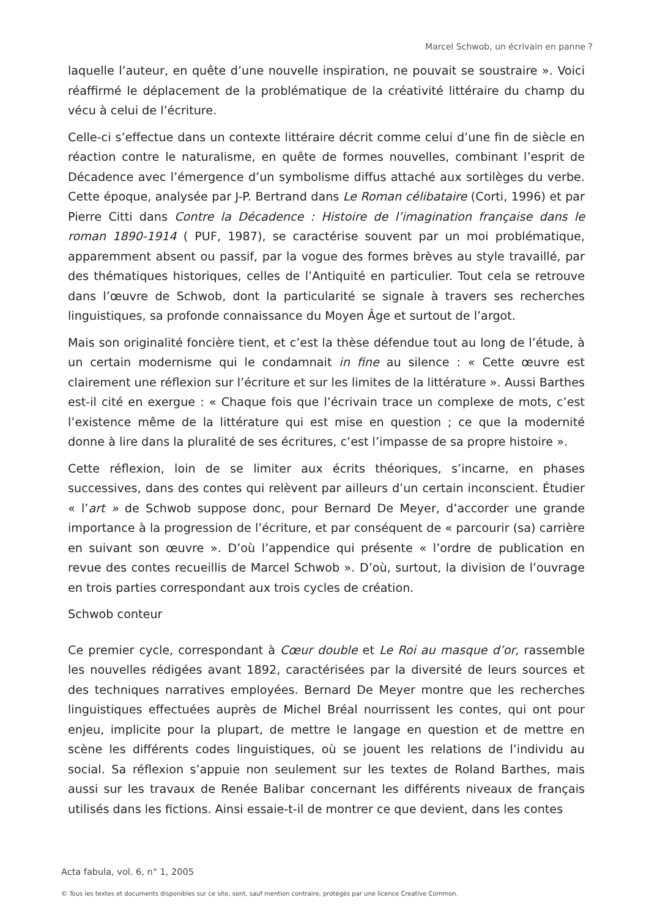Marcel Schwob, un écrivain en panne ?
laquelle l’auteur, en quête d’une nouvelle inspiration, ne pouvait se soustraire ». Voici réaffirmé le déplacement de la problématique de la créativité littéraire du champ du vécu à celui de l’écriture.
Celle-ci s’effectue dans un contexte littéraire décrit comme celui d’une fin de siècle en réaction contre le naturalisme, en quête de formes nouvelles, combinant l’esprit de Décadence avec l’émergence d’un symbolisme diffus attaché aux sortilèges du verbe. Cette époque, analysée par J-P. Bertrand dans Le Roman célibataire (Corti, 1996) et par Pierre Citti dans Contre la Décadence : Histoire de l’imagination française dans le roman 1890-1914 ( PUF, 1987), se caractérise souvent par un moi problématique, apparemment absent ou passif, par la vogue des formes brèves au style travaillé, par des thématiques historiques, celles de l’Antiquité en particulier. Tout cela se retrouve dans l’œuvre de Schwob, dont la particularité se signale à travers ses recherches linguistiques, sa profonde connaissance du Moyen Âge et surtout de l’argot.
Mais son originalité foncière tient, et c’est la thèse défendue tout au long de l’étude, à un certain modernisme qui le condamnait in fine au silence : « Cette œuvre est clairement une réflexion sur l’écriture et sur les limites de la littérature ». Aussi Barthes est-il cité en exergue : « Chaque fois que l’écrivain trace un complexe de mots, c’est l’existence même de la littérature qui est mise en question ; ce que la modernité donne à lire dans la pluralité de ses écritures, c’est l’impasse de sa propre histoire ».
Cette réflexion, loin de se limiter aux écrits théoriques, s’incarne, en phases successives, dans des contes qui relèvent par ailleurs d’un certain inconscient. Étudier « l’art » de Schwob suppose donc, pour Bernard De Meyer, d’accorder une grande importance à la progression de l’écriture, et par conséquent de « parcourir (sa) carrière en suivant son œuvre ». D’où l’appendice qui présente « l’ordre de publication en revue des contes recueillis de Marcel Schwob ». D’où, surtout, la division de l’ouvrage en trois parties correspondant aux trois cycles de création.
Schwob conteur
Ce premier cycle, correspondant à Cœur double et Le Roi au masque d’or, rassemble les nouvelles rédigées avant 1892, caractérisées par la diversité de leurs sources et des techniques narratives employées. Bernard De Meyer montre que les recherches linguistiques effectuées auprès de Michel Bréal nourrissent les contes, qui ont pour enjeu, implicite pour la plupart, de mettre le langage en question et de mettre en scène les différents codes linguistiques, où se jouent les relations de l’individu au social. Sa réflexion s’appuie non seulement sur les textes de Roland Barthes, mais aussi sur les travaux de Renée Balibar concernant les différents niveaux de français utilisés dans les fictions. Ainsi essaie-t-il de montrer ce que devient, dans les contes
Acta fabula, vol. 6, n° 1, 2005
© Tous les textes et documents disponibles sur ce site, sont, sauf mention contraire, protégés par une licence Creative Common.